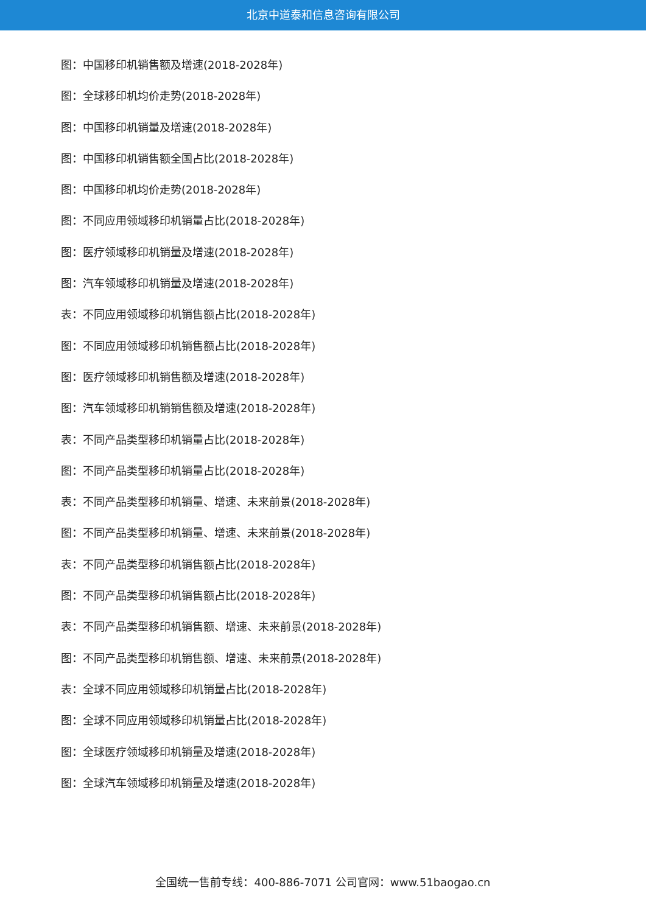北京中道泰和信息咨询有限公司
图：中国移印机销售额及增速(2018-2028年)
图：全球移印机均价走势(2018-2028年)
图：中国移印机销量及增速(2018-2028年)
图：中国移印机销售额全国占比(2018-2028年)
图：中国移印机均价走势(2018-2028年)
图：不同应用领域移印机销量占比(2018-2028年)
图：医疗领域移印机销量及增速(2018-2028年)
图：汽车领域移印机销量及增速(2018-2028年)
表：不同应用领域移印机销售额占比(2018-2028年)
图：不同应用领域移印机销售额占比(2018-2028年)
图：医疗领域移印机销售额及增速(2018-2028年)
图：汽车领域移印机销销售额及增速(2018-2028年)
表：不同产品类型移印机销量占比(2018-2028年)
图：不同产品类型移印机销量占比(2018-2028年)
表：不同产品类型移印机销量、增速、未来前景(2018-2028年)
图：不同产品类型移印机销量、增速、未来前景(2018-2028年)
表：不同产品类型移印机销售额占比(2018-2028年)
图：不同产品类型移印机销售额占比(2018-2028年)
表：不同产品类型移印机销售额、增速、未来前景(2018-2028年)
图：不同产品类型移印机销售额、增速、未来前景(2018-2028年)
表：全球不同应用领域移印机销量占比(2018-2028年)
图：全球不同应用领域移印机销量占比(2018-2028年)
图：全球医疗领域移印机销量及增速(2018-2028年)
图：全球汽车领域移印机销量及增速(2018-2028年)
全国统一售前专线：400-886-7071 公司官网：www.51baogao.cn